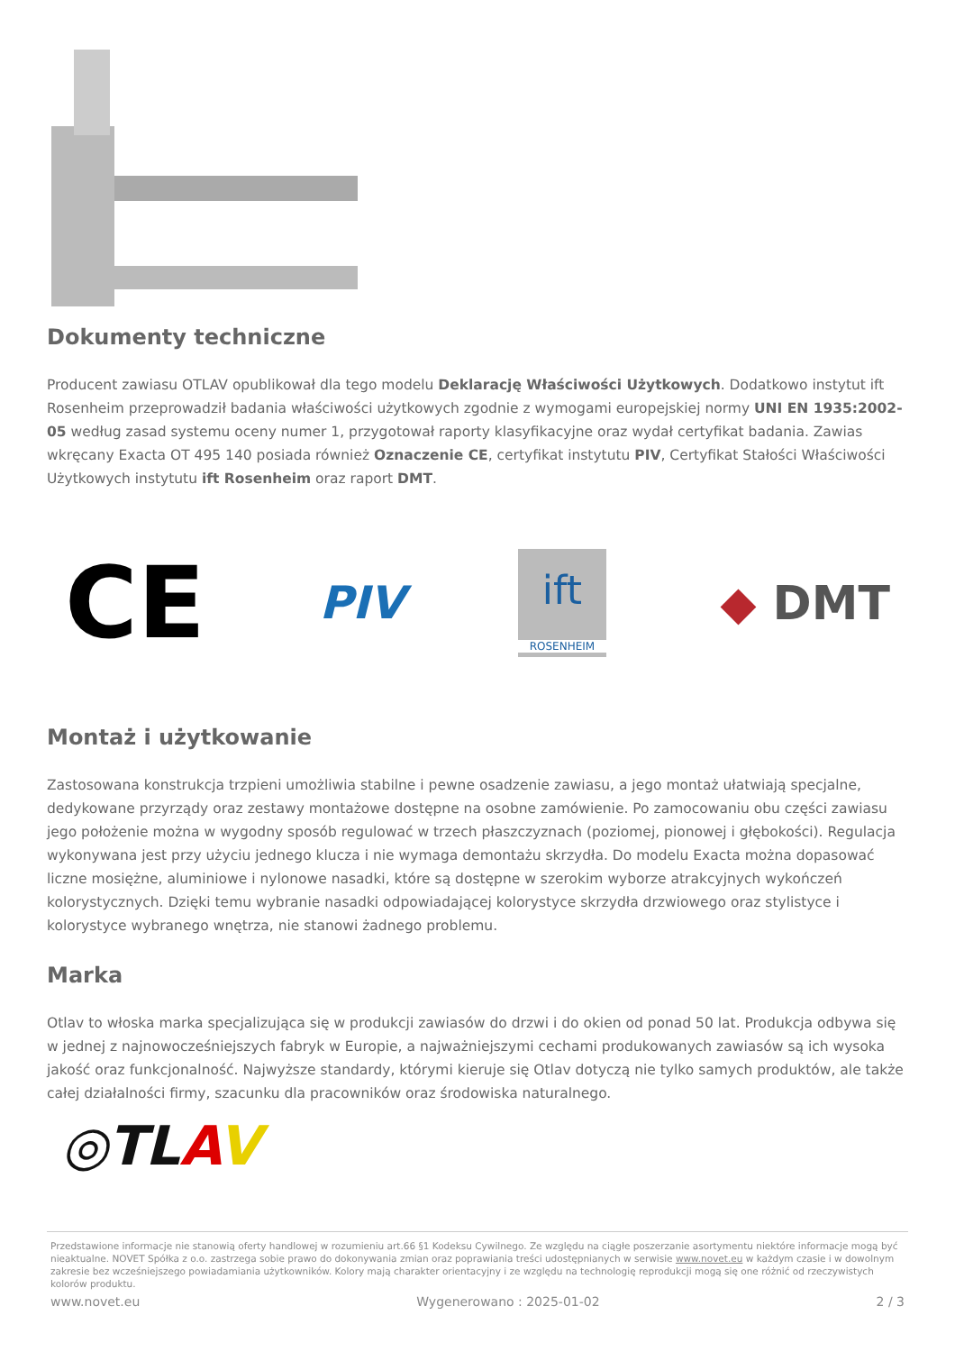Dokumenty techniczne
Producent zawiasu OTLAV opublikował dla tego modelu Deklarację Właściwości Użytkowych. Dodatkowo instytut ift Rosenheim przeprowadził badania właściwości użytkowych zgodnie z wymogami europejskiej normy UNI EN 1935:2002-05 według zasad systemu oceny numer 1, przygotował raporty klasyfikacyjne oraz wydał certyfikat badania. Zawias wkręcany Exacta OT 495 140 posiada również Oznaczenie CE, certyfikat instytutu PIV, Certyfikat Stałości Właściwości Użytkowych instytutu ift Rosenheim oraz raport DMT.
CE
PIV
ift
ROSENHEIM
◆ DMT
Montaż i użytkowanie
Zastosowana konstrukcja trzpieni umożliwia stabilne i pewne osadzenie zawiasu, a jego montaż ułatwiają specjalne, dedykowane przyrządy oraz zestawy montażowe dostępne na osobne zamówienie. Po zamocowaniu obu części zawiasu jego położenie można w wygodny sposób regulować w trzech płaszczyznach (poziomej, pionowej i głębokości). Regulacja wykonywana jest przy użyciu jednego klucza i nie wymaga demontażu skrzydła. Do modelu Exacta można dopasować liczne mosiężne, aluminiowe i nylonowe nasadki, które są dostępne w szerokim wyborze atrakcyjnych wykończeń kolorystycznych. Dzięki temu wybranie nasadki odpowiadającej kolorystyce skrzydła drzwiowego oraz stylistyce i kolorystyce wybranego wnętrza, nie stanowi żadnego problemu.
Marka
Otlav to włoska marka specjalizująca się w produkcji zawiasów do drzwi i do okien od ponad 50 lat. Produkcja odbywa się w jednej z najnowocześniejszych fabryk w Europie, a najważniejszymi cechami produkowanych zawiasów są ich wysoka jakość oraz funkcjonalność. Najwyższe standardy, którymi kieruje się Otlav dotyczą nie tylko samych produktów, ale także całej działalności firmy, szacunku dla pracowników oraz środowiska naturalnego.
◎TLAV
Przedstawione informacje nie stanowią oferty handlowej w rozumieniu art.66 §1 Kodeksu Cywilnego. Ze względu na ciągłe poszerzanie asortymentu niektóre informacje mogą być nieaktualne. NOVET Spółka z o.o. zastrzega sobie prawo do dokonywania zmian oraz poprawiania treści udostępnianych w serwisie www.novet.eu w każdym czasie i w dowolnym zakresie bez wcześniejszego powiadamiania użytkowników. Kolory mają charakter orientacyjny i ze względu na technologię reprodukcji mogą się one różnić od rzeczywistych kolorów produktu.
www.novet.eu Wygenerowano : 2025-01-02 2 / 3